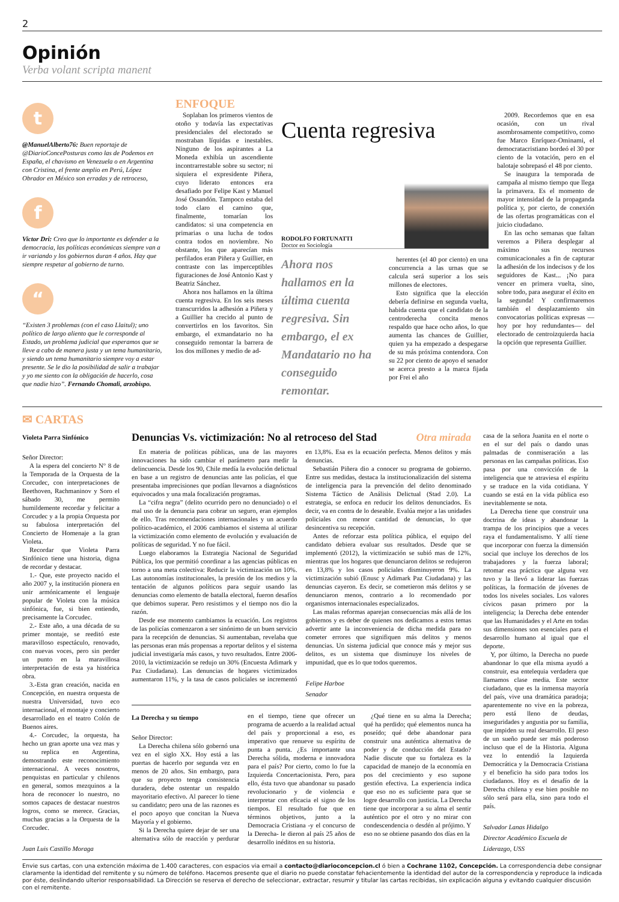2
Opinión
Verba volant scripta manent
t
@ManuelAlberto76: Buen reportaje de @DiarioConcePosturas como las de Podemos en España, el chavismo en Venezuela o en Argentina con Cristina, el frente amplio en Perú, López Obrador en México son erradas y de retroceso,
f
Victor Dri: Creo que lo importante es defender a la democracia, las políticas económicas siempre van a ir variando y los gobiernos duran 4 años. Hay que siempre respetar al gobierno de turno.
“
“Existen 3 problemas (con el caso Llaitul); uno político de largo aliento que le corresponde al Estado, un problema judicial que esperamos que se lleve a cabo de manera justa y un tema humanitario, y siendo un tema humanitario siempre voy a estar presente. Se le dio la posibilidad de salir a trabajar y yo me siento con la obligación de hacerlo, cosa que nadie hizo”. Fernando Chomali, arzobispo.
ENFOQUE
Soplaban los primeros vientos de otoño y todavía las expectativas presidenciales del electorado se mostraban líquidas e inestables. Ninguno de los aspirantes a La Moneda exhibía un ascendiente incontrarrestable sobre su sector; ni siquiera el expresidente Piñera, cuyo liderato entonces era desafiado por Felipe Kast y Manuel José Ossandón. Tampoco estaba del todo claro el camino que, finalmente, tomarían los candidatos: si una competencia en primarias o una lucha de todos contra todos en noviembre. No obstante, los que aparecían más perfilados eran Piñera y Guillier, en contraste con las imperceptibles figuraciones de José Antonio Kast y Beatriz Sánchez.
Ahora nos hallamos en la última cuenta regresiva. En los seis meses transcurridos la adhesión a Piñera y a Guillier ha crecido al punto de convertirlos en los favoritos. Sin embargo, el exmandatario no ha conseguido remontar la barrera de los dos millones y medio de ad-
Cuenta regresiva
RODOLFO FORTUNATTI
Doctor en Sociología
Ahora nos hallamos en la última cuenta regresiva. Sin embargo, el ex Mandatario no ha conseguido remontar.
herentes (el 40 por ciento) en una concurrencia a las urnas que se calcula será superior a los seis millones de electores.
Esto significa que la elección debería definirse en segunda vuelta, habida cuenta que el candidato de la centroderecha concita menos respaldo que hace ocho años, lo que aumenta las chances de Guillier, quien ya ha empezado a despegarse de su más próxima contendora. Con su 22 por ciento de apoyo el senador se acerca presto a la marca fijada por Frei el año
2009. Recordemos que en esa ocasión, con un rival asombrosamente competitivo, como fue Marco Enríquez-Ominami, el democratacristiano bordeó el 30 por ciento de la votación, pero en el balotaje sobrepasó el 48 por ciento.
Se inaugura la temporada de campaña al mismo tiempo que llega la primavera. Es el momento de mayor intensidad de la propaganda política y, por cierto, de conexión de las ofertas programáticas con el juicio ciudadano.
En las ocho semanas que faltan veremos a Piñera desplegar al máximo sus recursos comunicacionales a fin de capturar la adhesión de los indecisos y de los seguidores de Kast... ¡No para vencer en primera vuelta, sino, sobre todo, para asegurar el éxito en la segunda! Y confirmaremos también el desplazamiento sin convocatorias políticas expresas —hoy por hoy redundantes— del electorado de centroizquierda hacia la opción que representa Guillier.
✉ CARTAS
Violeta Parra Sinfónico
Señor Director:
A la espera del concierto N° 8 de la Temporada de la Orquesta de la Corcudec, con interpretaciones de Beethoven, Rachmaninov y Soro el sábado 30, me permito humildemente recordar y felicitar a Corcudec y a la propia Orquesta por su fabulosa interpretación del Concierto de Homenaje a la gran Violeta.
Recordar que Violeta Parra Sinfónico tiene una historia, digna de recordar y destacar.
1.- Que, este proyecto nacido el año 2007 y, la institución pionera en unir armónicamente el lenguaje popular de Violeta con la música sinfónica, fue, si bien entiendo, precisamente la Corcudec.
2.- Este año, a una década de su primer montaje, se reeditó este maravilloso espectáculo, renovado, con nuevas voces, pero sin perder un punto en la maravillosa interpretación de esta ya histórica obra.
3.-Esta gran creación, nacida en Concepción, en nuestra orquesta de nuestra Universidad, tuvo eco internacional, el montaje y concierto desarrollado en el teatro Colón de Buenos aires.
4.- Corcudec, la orquesta, ha hecho un gran aporte una vez mas y su replica en Argentina, demostrando este reconocimiento internacional. A veces nosotros, penquistas en particular y chilenos en general, somos mezquinos a la hora de reconocer lo nuestro, no somos capaces de destacar nuestros logros, como se merece. Gracias, muchas gracias a la Orquesta de la Corcudec.
Juan Luis Castillo Moraga
Denuncias Vs. victimización: No al retroceso del Stad Otra mirada
En materia de políticas públicas, una de las mayores innovaciones ha sido cambiar el parámetro para medir la delincuencia. Desde los 90, Chile medía la evolución delictual en base a un registro de denuncias ante las policías, el que presentaba imprecisiones que podían llevarnos a diagnósticos equivocados y una mala focalización programas.
La “cifra negra” (delito ocurrido pero no denunciado) o el mal uso de la denuncia para cobrar un seguro, eran ejemplos de ello. Tras recomendaciones internacionales y un acuerdo político-académico, el 2006 cambiamos el sistema al utilizar la victimización como elemento de evolución y evaluación de políticas de seguridad. Y no fue fácil.
Luego elaboramos la Estrategia Nacional de Seguridad Pública, los que permitió coordinar a las agencias públicas en torno a una meta colectiva: Reducir la victimización un 10%. Las autonomías institucionales, la presión de los medios y la tentación de algunos políticos para seguir usando las denuncias como elemento de batalla electoral, fueron desafíos que debimos superar. Pero resistimos y el tiempo nos dio la razón.
Desde ese momento cambiamos la ecuación. Los registros de las policías comenzaron a ser sinónimo de un buen servicio para la recepción de denuncias. Si aumentaban, revelaba que las personas eran más propensas a reportar delitos y el sistema judicial investigaría más casos, y tuvo resultados. Entre 2006-2010, la victimización se redujo un 30% (Encuesta Adimark y Paz Ciudadana). Las denuncias de hogares victimizados aumentaron 11%, y la tasa de casos policiales se incrementó en 13,8%. Esa es la ecuación perfecta. Menos delitos y más denuncias.
Sebastián Piñera dio a conocer su programa de gobierno. Entre sus medidas, destaca la institucionalización del sistema de inteligencia para la prevención del delito denominado Sistema Táctico de Análisis Delictual (Stad 2.0). La estrategia, se enfoca en reducir los delitos denunciados. Es decir, va en contra de lo deseable. Evalúa mejor a las unidades policiales con menor cantidad de denuncias, lo que desincentiva su recepción.
Antes de reforzar esta política pública, el equipo del candidato debiera evaluar sus resultados. Desde que se implementó (2012), la victimización se subió mas de 12%, mientras que los hogares que denunciaron delitos se redujeron en 13,8% y los casos policiales disminuyeron 9%. La victimización subió (Enusc y Adimark Paz Ciudadana) y las denuncias cayeron. Es decir, se cometieron más delitos y se denunciaron menos, contrario a lo recomendado por organismos internacionales especializados.
Las malas reformas aparejan consecuencias más allá de los gobiernos y es deber de quienes nos dedicamos a estos temas advertir ante la inconveniencia de dicha medida para no cometer errores que signifiquen más delitos y menos denuncias. Un sistema judicial que conoce más y mejor sus delitos, es un sistema que disminuye los niveles de impunidad, que es lo que todos queremos.
Felipe Harboe
Senador
La Derecha y su tiempo
Señor Director:
La Derecha chilena sólo gobernó una vez en el siglo XX. Hoy está a las puertas de hacerlo por segunda vez en menos de 20 años. Sin embargo, para que su proyecto tenga consistencia duradera, debe ostentar un respaldo mayoritario efectivo. Al parecer lo tiene su candidato; pero una de las razones es el poco apoyo que concitan la Nueva Mayoría y el gobierno.
Si la Derecha quiere dejar de ser una alternativa sólo de reacción y perdurar en el tiempo, tiene que ofrecer un programa de acuerdo a la realidad actual del país y proporcional a eso, es imperativo que renueve su espíritu de punta a punta. ¿Es importante una Derecha sólida, moderna e innovadora para el país? Por cierto, como lo fue la Izquierda Concertacionista. Pero, para ello, ésta tuvo que abandonar su pasado revolucionario y de violencia e interpretar con eficacia el signo de los tiempos. El resultado fue que en términos objetivos, junto a la Democracia Cristiana -y el concurso de la Derecha- le dieron al país 25 años de desarrollo inéditos en su historia.
¿Qué tiene en su alma la Derecha; qué ha perdido; qué elementos nunca ha poseído; qué debe abandonar para construir una auténtica alternativa de poder y de conducción del Estado? Nadie discute que su fortaleza es la capacidad de manejo de la economía en pos del crecimiento y eso supone gestión efectiva. La experiencia indica que eso no es suficiente para que se logre desarrollo con justicia. La Derecha tiene que incorporar a su alma el sentir auténtico por el otro y no mirar con condescendencia o desdén al prójimo. Y eso no se obtiene pasando dos días en la
casa de la señora Juanita en el norte o en el sur del país o dando unas palmadas de conmiseración a las personas en las campañas políticas. Eso pasa por una convicción de la inteligencia que te atraviesa el espíritu y se traduce en la vida cotidiana. Y cuando se está en la vida pública eso inevitablemente se nota.
La Derecha tiene que construir una doctrina de ideas y abandonar la trampa de los principios que a veces raya el fundamentalismo. Y allí tiene que incorporar con fuerza la dimensión social que incluye los derechos de los trabajadores y la fuerza laboral; retomar esa práctica que alguna vez tuvo y la llevó a liderar las fuerzas políticas, la formación de jóvenes de todos los niveles sociales. Los valores cívicos pasan primero por la inteligencia; la Derecha debe entender que las Humanidades y el Arte en todas sus dimensiones son esenciales para el desarrollo humano al igual que el deporte.
Y, por último, la Derecha no puede abandonar lo que ella misma ayudó a construir, esa entelequia verdadera que llamamos clase media. Este sector ciudadano, que es la inmensa mayoría del país, vive una dramática paradoja; aparentemente no vive en la pobreza, pero está lleno de deudas, inseguridades y angustia por su familia, que impiden su real desarrollo. El peso de un sueño puede ser más poderoso incluso que el de la Historia. Alguna vez lo entendió la Izquierda Democrática y la Democracia Cristiana y el beneficio ha sido para todos los ciudadanos. Hoy es el desafío de la Derecha chilena y ese bien posible no sólo será para ella, sino para todo el país.
Salvador Lanas Hidalgo
Director Académico Escuela de Liderazgo, USS
Envie sus cartas, con una extención máxima de 1.400 caracteres, con espacios via email a contacto@diarioconcepcion.cl ó bien a Cochrane 1102, Concepción. La correspondencia debe consignar claramente la identidad del remitente y su número de teléfono. Hacemos presente que el diario no puede constatar fehacientemente la identidad del autor de la correspondencia y reproduce la indicada por éste, deslindando ulterior responsabilidad. La Dirección se reserva el derecho de seleccionar, extractar, resumir y titular las cartas recibidas, sin explicación alguna y evitando cualquier discusión con el remitente.